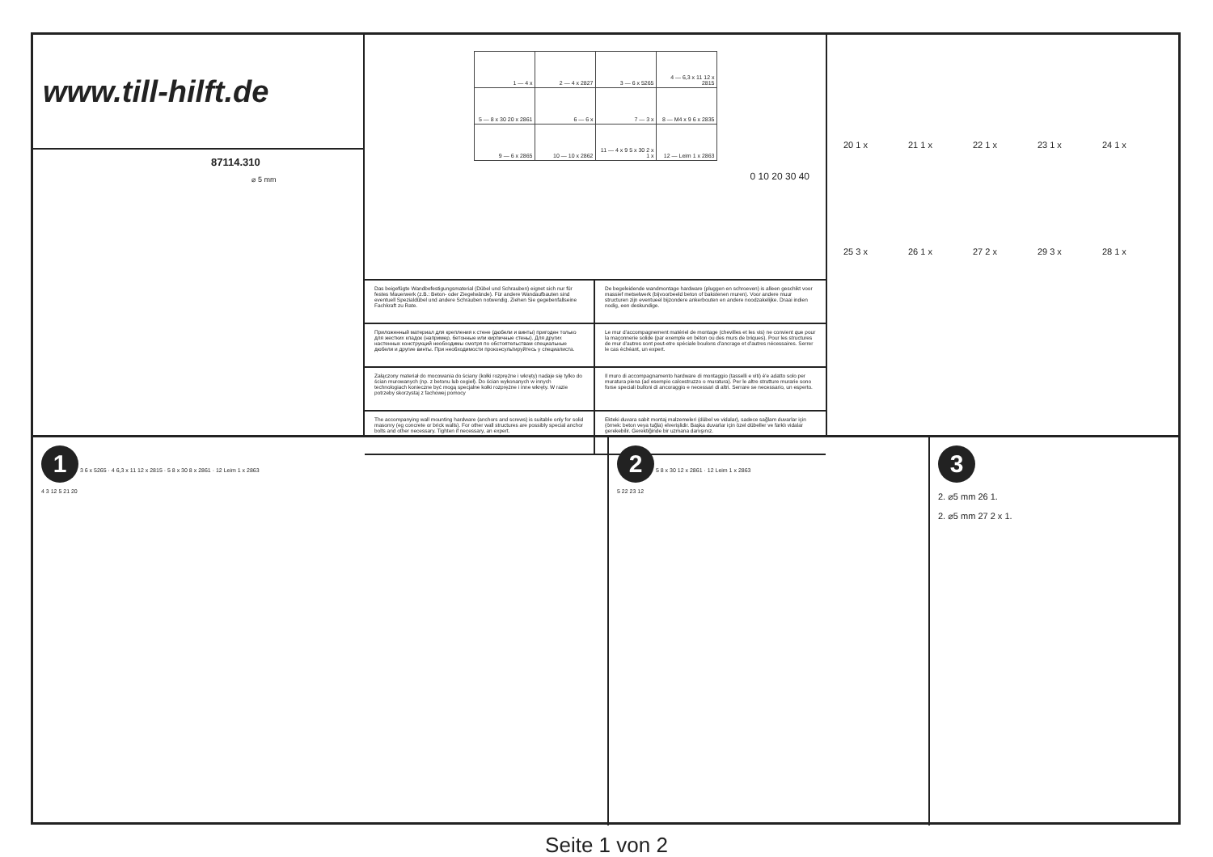www.till-hilft.de
87114.310
⌀ 5 mm
| 1 — 4 x | 2 — 4 x 2827 | 3 — 6 x 5265 | 4 — 6,3 x 11 12 x 2815 |
| 5 — 8 x 30 20 x 2861 | 6 — 6 x | 7 — 3 x | 8 — M4 x 9 6 x 2835 |
| 9 — 6 x 2865 | 10 — 10 x 2862 | 11 — 4 x 9 5 x 30 2 x 1 x | 12 — Leim 1 x 2863 |
0 10 20 30 40
Das beigefügte Wandbefestigungsmaterial (Dübel und Schrauben) eignet sich nur für festes Mauerwerk (z.B.: Beton- oder Ziegelwände). Für andere Wandaufbauten sind eventuell Spezialdübel und andere Schrauben notwendig. Ziehen Sie gegebenfallseine Fachkraft zu Rate.
De begeleidende wandmontage hardware (pluggen en schroeven) is alleen geschikt voor massief metselwerk (bijvoorbeeld beton of bakstenen muren). Voor andere muur structuren zijn eventueel bijzondere ankerbouten en andere noodzakelijke. Draai indien nodig, een deskundige.
Приложенный материал для крепления к стене (дюбели и винты) пригоден только для жестких кладок (например, бетонные или кирпичные стены). Для других настенных конструкций необходимы смотря по обстоятельствам специальные дюбели и другие винты. При необходимости проконсультируйтесь у специалиста.
Le mur d'accompagnement matériel de montage (chevilles et les vis) ne convient que pour la maçonnerie solide (par exemple en béton ou des murs de briques). Pour les structures de mur d'autres sont peut-etre spéciale boulons d'ancrage et d'autres nécessaires. Serrer le cas échéant, un expert.
Załączony materiał do mocowania do ściany (kołki rozprężne i wkręty) nadaje się tylko do ścian murowanych (np. z betonu lub cegieł). Do ścian wykonanych w innych technologiach konieczne być mogą specjalne kołki rozprężne i inne wkręty. W razie potrzeby skorzystaj z fachowej pomocy
Il muro di accompagnamento hardware di montaggio (tasselli e viti) è'e adatto solo per muratura piena (ad esempio calcestruzzo o muratura). Per le altre strutture murarie sono forse speciali bulloni di ancoraggio e necessari di altri. Serrare se necessario, un esperto.
The accompanying wall mounting hardware (anchors and screws) is suitable only for solid masonry (eg concrete or brick walls). For other wall structures are possibly special anchor bolts and other necessary. Tighten if necessary, an expert.
Ekteki duvara sabit montaj malzemeleri (dübel ve vidalar), sadece sağlam duvarlar için (örnek: beton veya tuğla) elverişlidir. Başka duvarlar için özel dübeller ve farklı vidalar gerekebilir. Gerektiğinde bir uzmana danışınız.
20 1 x 21 1 x 22 1 x 23 1 x 24 1 x 25 3 x 26 1 x 27 2 x 29 3 x 28 1 x
1 3 6 x 5265 · 4 6,3 x 11 12 x 2815 · 5 8 x 30 8 x 2861 · 12 Leim 1 x 2863
4 3 12 5 21 20
2 5 8 x 30 12 x 2861 · 12 Leim 1 x 2863
5 22 23 12
3
2. ⌀5 mm 26 1.
2. ⌀5 mm 27 2 x 1.
Seite 1 von 2